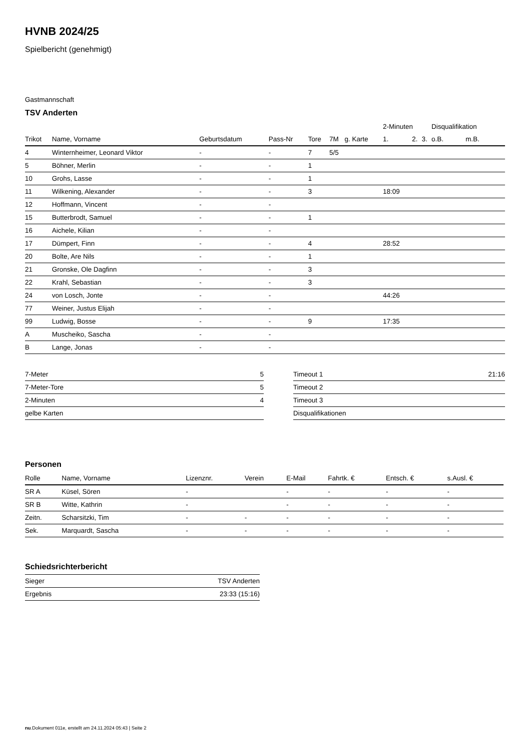HVNB 2024/25
Spielbericht (genehmigt)
Gastmannschaft
TSV Anderten
| | | | | | | | 2-Minuten | | | Disqualifikation | |
| --- | --- | --- | --- | --- | --- | --- | --- | --- | --- | --- | --- |
| Trikot | Name, Vorname | Geburtsdatum | Pass-Nr | Tore | 7M | g. Karte | 1. | 2. | 3. | o.B. | m.B. |
| 4 | Winternheimer, Leonard Viktor | - | - | 7 | 5/5 | | | | | | |
| 5 | Böhner, Merlin | - | - | 1 | | | | | | | |
| 10 | Grohs, Lasse | - | - | 1 | | | | | | | |
| 11 | Wilkening, Alexander | - | - | 3 | | | 18:09 | | | | |
| 12 | Hoffmann, Vincent | - | - | | | | | | | | |
| 15 | Butterbrodt, Samuel | - | - | 1 | | | | | | | |
| 16 | Aichele, Kilian | - | - | | | | | | | | |
| 17 | Dümpert, Finn | - | - | 4 | | | 28:52 | | | | |
| 20 | Bolte, Are Nils | - | - | 1 | | | | | | | |
| 21 | Gronske, Ole Dagfinn | - | - | 3 | | | | | | | |
| 22 | Krahl, Sebastian | - | - | 3 | | | | | | | |
| 24 | von Losch, Jonte | - | - | | | | 44:26 | | | | |
| 77 | Weiner, Justus Elijah | - | - | | | | | | | | |
| 99 | Ludwig, Bosse | - | - | 9 | | | 17:35 | | | | |
| A | Muscheiko, Sascha | - | - | | | | | | | | |
| B | Lange, Jonas | - | - | | | | | | | | |
| 7-Meter | 5 |
| 7-Meter-Tore | 5 |
| 2-Minuten | 4 |
| gelbe Karten | |
| Timeout 1 | 21:16 |
| Timeout 2 | |
| Timeout 3 | |
| Disqualifikationen | |
Personen
| Rolle | Name, Vorname | Lizenznr. | Verein | E-Mail | Fahrtk. € | Entsch. € | s.Ausl. € |
| --- | --- | --- | --- | --- | --- | --- | --- |
| SR A | Küsel, Sören | - | | - | - | - | - |
| SR B | Witte, Kathrin | - | | - | - | - | - |
| Zeitn. | Scharsitzki, Tim | - | - | - | - | - | - |
| Sek. | Marquardt, Sascha | - | - | - | - | - | - |
Schiedsrichterbericht
| Sieger | TSV Anderten |
| Ergebnis | 23:33 (15:16) |
nu.Dokument 011e, erstellt am 24.11.2024 05:43 | Seite 2